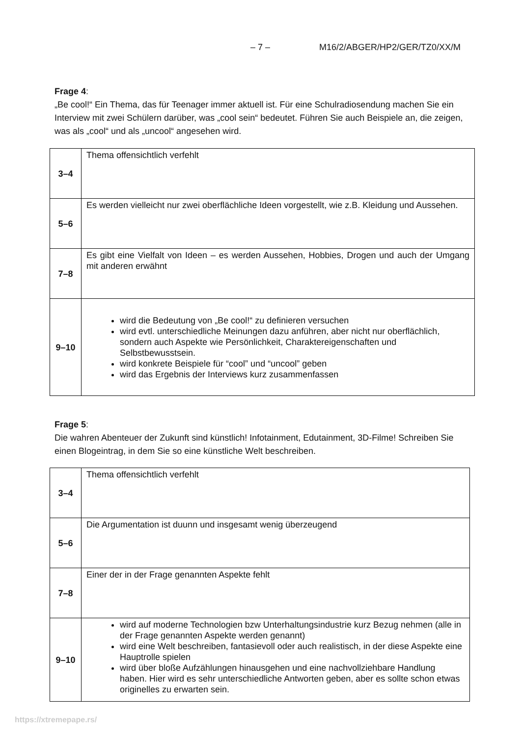– 7 – M16/2/ABGER/HP2/GER/TZ0/XX/M
Frage 4:
„Be cool!“ Ein Thema, das für Teenager immer aktuell ist. Für eine Schulradiosendung machen Sie ein Interview mit zwei Schülern darüber, was „cool sein“ bedeutet. Führen Sie auch Beispiele an, die zeigen, was als „cool“ und als „uncool“ angesehen wird.
| 3–4 | Thema offensichtlich verfehlt |
| 5–6 | Es werden vielleicht nur zwei oberflächliche Ideen vorgestellt, wie z.B. Kleidung und Aussehen. |
| 7–8 | Es gibt eine Vielfalt von Ideen – es werden Aussehen, Hobbies, Drogen und auch der Umgang mit anderen erwähnt |
| 9–10 | wird die Bedeutung von „Be cool!“ zu definieren versuchen wird evtl. unterschiedliche Meinungen dazu anführen, aber nicht nur oberflächlich, sondern auch Aspekte wie Persönlichkeit, Charaktereigenschaften und Selbstbewusstsein. wird konkrete Beispiele für “cool” und “uncool” geben wird das Ergebnis der Interviews kurz zusammenfassen |
Frage 5:
Die wahren Abenteuer der Zukunft sind künstlich! Infotainment, Edutainment, 3D-Filme! Schreiben Sie einen Blogeintrag, in dem Sie so eine künstliche Welt beschreiben.
| 3–4 | Thema offensichtlich verfehlt |
| 5–6 | Die Argumentation ist duunn und insgesamt wenig überzeugend |
| 7–8 | Einer der in der Frage genannten Aspekte fehlt |
| 9–10 | wird auf moderne Technologien bzw Unterhaltungsindustrie kurz Bezug nehmen (alle in der Frage genannten Aspekte werden genannt) wird eine Welt beschreiben, fantasievoll oder auch realistisch, in der diese Aspekte eine Hauptrolle spielen wird über bloße Aufzählungen hinausgehen und eine nachvollziehbare Handlung haben. Hier wird es sehr unterschiedliche Antworten geben, aber es sollte schon etwas originelles zu erwarten sein. |
https://xtremepape.rs/